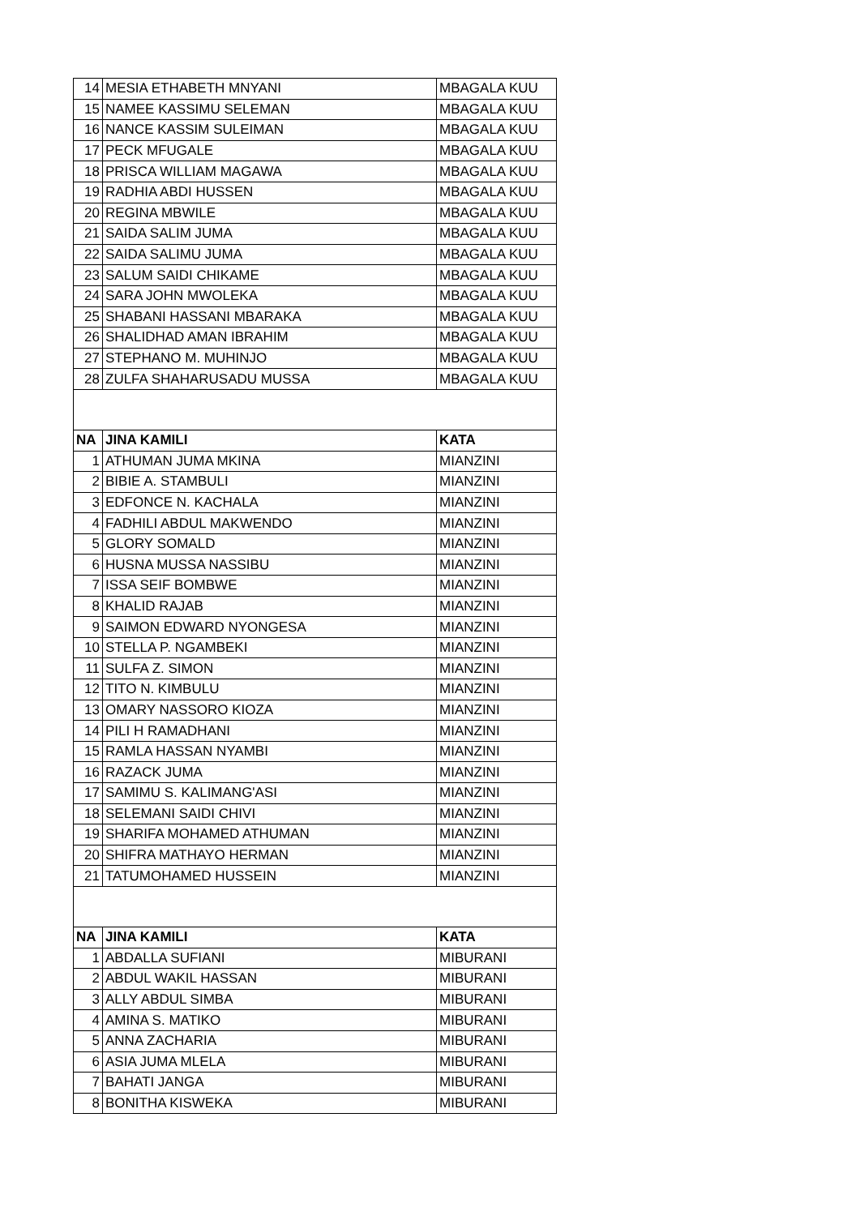| 14 | MESIA ETHABETH MNYANI | MBAGALA KUU |
| 15 | NAMEE KASSIMU SELEMAN | MBAGALA KUU |
| 16 | NANCE KASSIM SULEIMAN | MBAGALA KUU |
| 17 | PECK MFUGALE | MBAGALA KUU |
| 18 | PRISCA WILLIAM MAGAWA | MBAGALA KUU |
| 19 | RADHIA ABDI HUSSEN | MBAGALA KUU |
| 20 | REGINA MBWILE | MBAGALA KUU |
| 21 | SAIDA SALIM JUMA | MBAGALA KUU |
| 22 | SAIDA SALIMU JUMA | MBAGALA KUU |
| 23 | SALUM SAIDI CHIKAME | MBAGALA KUU |
| 24 | SARA JOHN MWOLEKA | MBAGALA KUU |
| 25 | SHABANI HASSANI MBARAKA | MBAGALA KUU |
| 26 | SHALIDHAD AMAN IBRAHIM | MBAGALA KUU |
| 27 | STEPHANO M. MUHINJO | MBAGALA KUU |
| 28 | ZULFA SHAHARUSADU MUSSA | MBAGALA KUU |
| NA | JINA KAMILI | KATA |
| 1 | ATHUMAN JUMA MKINA | MIANZINI |
| 2 | BIBIE A. STAMBULI | MIANZINI |
| 3 | EDFONCE N. KACHALA | MIANZINI |
| 4 | FADHILI ABDUL MAKWENDO | MIANZINI |
| 5 | GLORY SOMALD | MIANZINI |
| 6 | HUSNA MUSSA NASSIBU | MIANZINI |
| 7 | ISSA SEIF BOMBWE | MIANZINI |
| 8 | KHALID RAJAB | MIANZINI |
| 9 | SAIMON EDWARD NYONGESA | MIANZINI |
| 10 | STELLA P. NGAMBEKI | MIANZINI |
| 11 | SULFA Z. SIMON | MIANZINI |
| 12 | TITO N. KIMBULU | MIANZINI |
| 13 | OMARY NASSORO KIOZA | MIANZINI |
| 14 | PILI H RAMADHANI | MIANZINI |
| 15 | RAMLA HASSAN NYAMBI | MIANZINI |
| 16 | RAZACK JUMA | MIANZINI |
| 17 | SAMIMU S. KALIMANG'ASI | MIANZINI |
| 18 | SELEMANI SAIDI CHIVI | MIANZINI |
| 19 | SHARIFA MOHAMED ATHUMAN | MIANZINI |
| 20 | SHIFRA MATHAYO HERMAN | MIANZINI |
| 21 | TATUMOHAMED HUSSEIN | MIANZINI |
| NA | JINA KAMILI | KATA |
| 1 | ABDALLA SUFIANI | MIBURANI |
| 2 | ABDUL WAKIL HASSAN | MIBURANI |
| 3 | ALLY ABDUL SIMBA | MIBURANI |
| 4 | AMINA S. MATIKO | MIBURANI |
| 5 | ANNA ZACHARIA | MIBURANI |
| 6 | ASIA JUMA MLELA | MIBURANI |
| 7 | BAHATI JANGA | MIBURANI |
| 8 | BONITHA KISWEKA | MIBURANI |